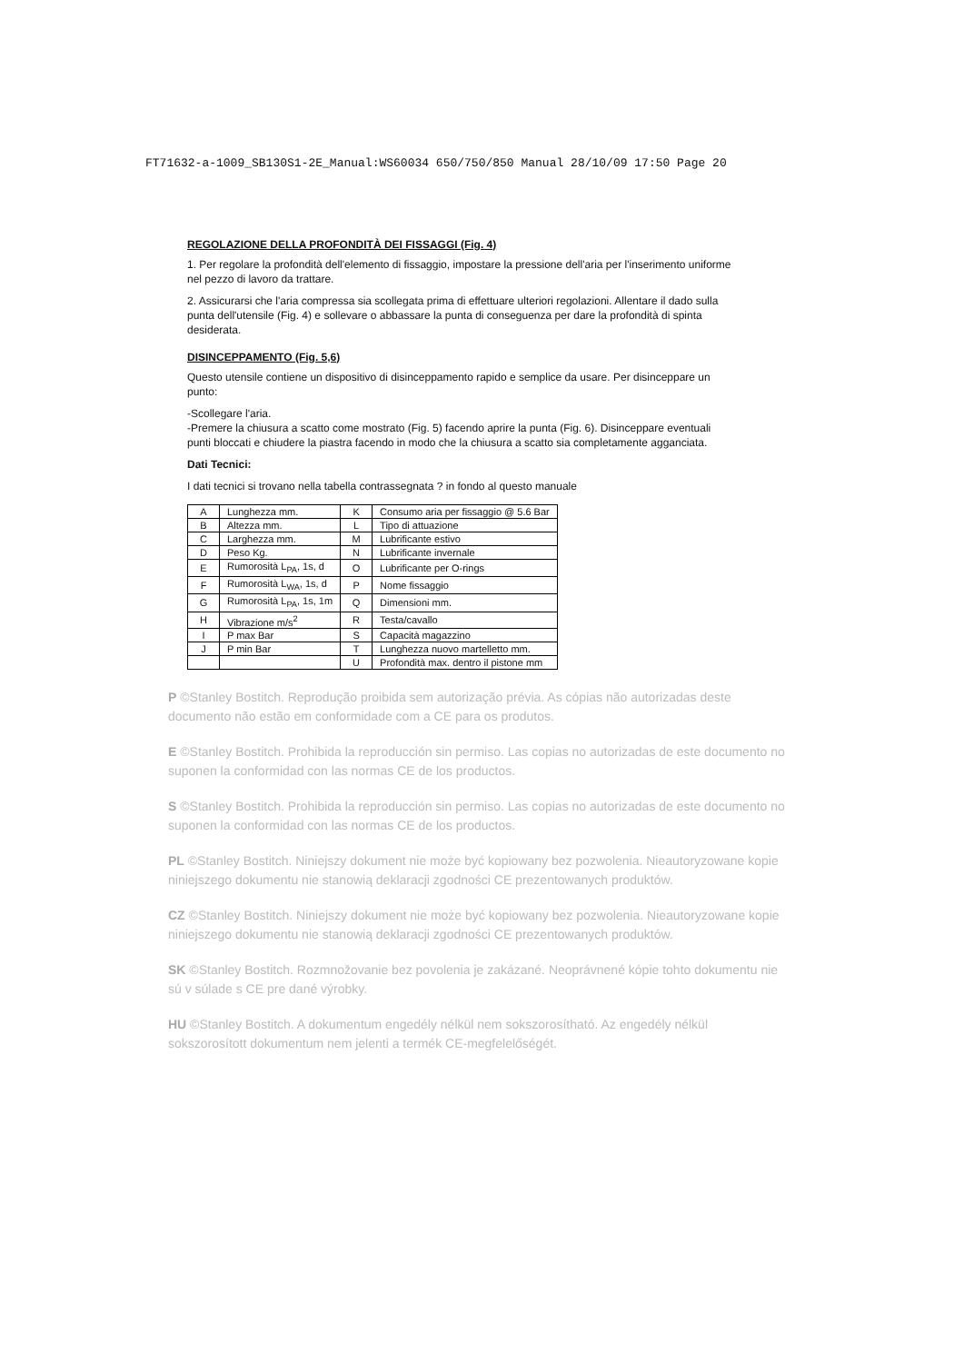FT71632-a-1009_SB130S1-2E_Manual:WS60034 650/750/850 Manual 28/10/09 17:50 Page 20
REGOLAZIONE DELLA PROFONDITÀ DEI FISSAGGI (Fig. 4)
1. Per regolare la profondità dell'elemento di fissaggio, impostare la pressione dell'aria per l'inserimento uniforme nel pezzo di lavoro da trattare.
2. Assicurarsi che l'aria compressa sia scollegata prima di effettuare ulteriori regolazioni. Allentare il dado sulla punta dell'utensile (Fig. 4) e sollevare o abbassare la punta di conseguenza per dare la profondità di spinta desiderata.
DISINCEPPAMENTO (Fig. 5,6)
Questo utensile contiene un dispositivo di disinceppamento rapido e semplice da usare. Per disinceppare un punto:
-Scollegare l'aria.
-Premere la chiusura a scatto come mostrato (Fig. 5) facendo aprire la punta (Fig. 6). Disinceppare eventuali punti bloccati e chiudere la piastra facendo in modo che la chiusura a scatto sia completamente agganciata.
Dati Tecnici:
I dati tecnici si trovano nella tabella contrassegnata ? in fondo al questo manuale
| A | Lunghezza mm. | K | Consumo aria per fissaggio @ 5.6 Bar |
| B | Altezza mm. | L | Tipo di attuazione |
| C | Larghezza mm. | M | Lubrificante estivo |
| D | Peso Kg. | N | Lubrificante invernale |
| E | Rumorosità L<sub>PA</sub>, 1s, d | O | Lubrificante per O-rings |
| F | Rumorosità L<sub>WA</sub>, 1s, d | P | Nome fissaggio |
| G | Rumorosità L<sub>PA</sub>, 1s, 1m | Q | Dimensioni mm. |
| H | Vibrazione m/s<sup>2</sup> | R | Testa/cavallo |
| I | P max Bar | S | Capacità magazzino |
| J | P min Bar | T | Lunghezza nuovo martelletto mm. |
| | | U | Profondità max. dentro il pistone mm |
P ©Stanley Bostitch. Reprodução proibida sem autorização prévia. As cópias não autorizadas deste documento não estão em conformidade com a CE para os produtos.
E ©Stanley Bostitch. Prohibida la reproducción sin permiso. Las copias no autorizadas de este documento no suponen la conformidad con las normas CE de los productos.
S ©Stanley Bostitch. Prohibida la reproducción sin permiso. Las copias no autorizadas de este documento no suponen la conformidad con las normas CE de los productos.
PL ©Stanley Bostitch. Niniejszy dokument nie może być kopiowany bez pozwolenia. Nieautoryzowane kopie niniejszego dokumentu nie stanowią deklaracji zgodności CE prezentowanych produktów.
CZ ©Stanley Bostitch. Niniejszy dokument nie może być kopiowany bez pozwolenia. Nieautoryzowane kopie niniejszego dokumentu nie stanowią deklaracji zgodności CE prezentowanych produktów.
SK ©Stanley Bostitch. Rozmnožovanie bez povolenia je zakázané. Neoprávnené kópie tohto dokumentu nie sú v súlade s CE pre dané výrobky.
HU ©Stanley Bostitch. A dokumentum engedély nélkül nem sokszorosítható. Az engedély nélkül sokszorosított dokumentum nem jelenti a termék CE-megfelelőségét.